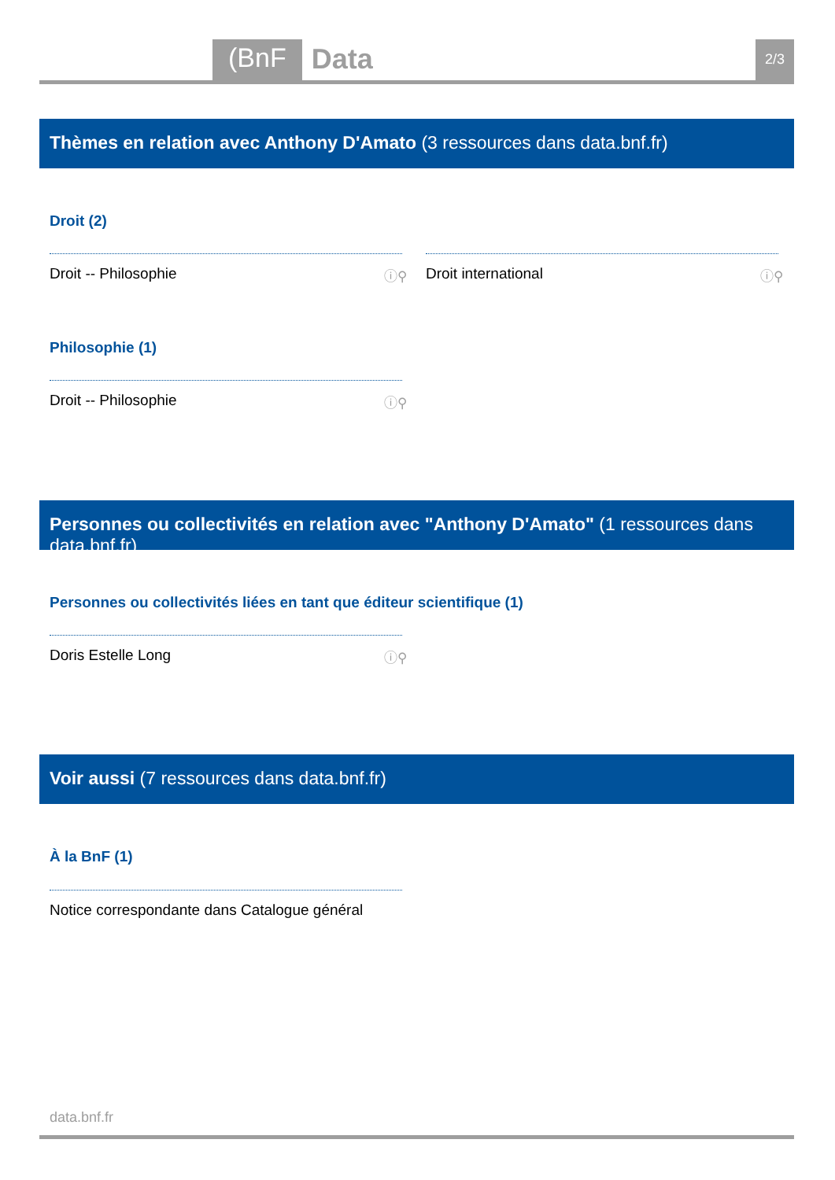(BnF Data 2/3
Thèmes en relation avec Anthony D'Amato (3 ressources dans data.bnf.fr)
Droit (2)
Droit -- Philosophie ⓘ⚲ Droit international ⓘ⚲
Philosophie (1)
Droit -- Philosophie ⓘ⚲
Personnes ou collectivités en relation avec "Anthony D'Amato" (1 ressources dans data.bnf.fr)
Personnes ou collectivités liées en tant que éditeur scientifique (1)
Doris Estelle Long ⓘ⚲
Voir aussi (7 ressources dans data.bnf.fr)
À la BnF (1)
Notice correspondante dans Catalogue général
data.bnf.fr